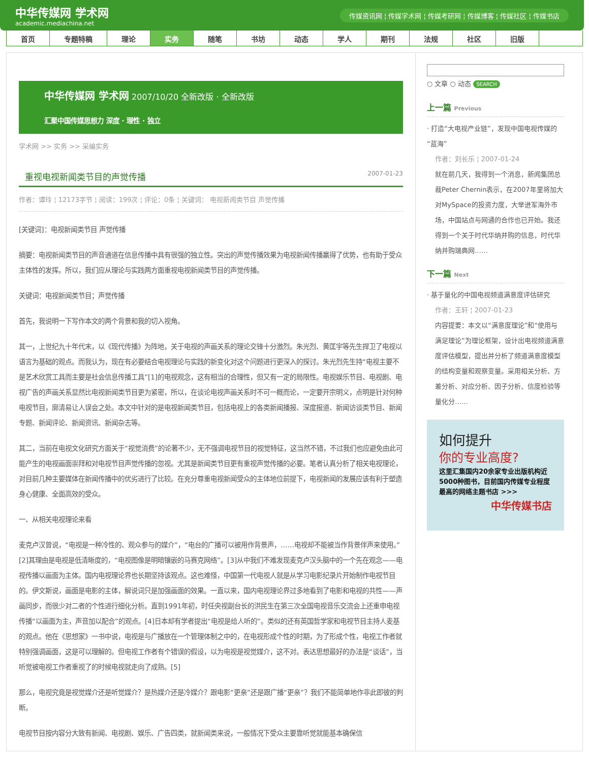中华传媒网 学术网
academic.mediachina.net
传媒资讯网 ¦ 传媒学术网 ¦ 传媒考研网 ¦ 传媒博客 ¦ 传媒社区 ¦ 传媒书店
首页 专题特稿 理论 实务 随笔 书坊 动态 学人 期刊 法规 社区 旧版
中华传媒网 学术网 2007/10/20 全新改版 · 全新改版
汇聚中国传媒思想力 深度 · 理性 · 独立
学术网 >> 实务 >> 采编实务
重视电视新闻类节目的声觉传播 2007-01-23
作者：谭玲 ¦ 12173字节 ¦ 阅读：199次 ¦ 评论：0条 ¦ 关键词： 电视新闻类节目 声觉传播
[关键词]：电视新闻类节目 声觉传播
摘要：电视新闻类节目的声音通道在信息传播中具有很强的独立性。突出的声觉传播效果为电视新闻传播赢得了优势，也有助于受众主体性的发挥。所以，我们应从理论与实践两方面重视电视新闻类节目的声觉传播。
关键词：电视新闻类节目；声觉传播
首先，我说明一下写作本文的两个背景和我的切入视角。
其一，上世纪九十年代末，以《现代传播》为阵地，关于电视的声画关系的理论交锋十分激烈。朱光烈、黄匡宇等先生捍卫了电视以语言为基础的观点。而我认为，现在有必要结合电视理论与实践的新变化对这个问题进行更深入的探讨。朱光烈先生持“电视主要不是艺术欣赏工具而主要是社会信息传播工具”[1]的电视观念，这有相当的合理性，但又有一定的局限性。电视娱乐节目、电视剧、电视广告的声画关系显然比电视新闻类节目更为紧密，所以，在谈论电视声画关系时不可一概而论，一定要开宗明义，点明是针对何种电视节目，廓清易让人误会之处。本文中针对的是电视新闻类节目，包括电视上的各类新闻播报、深度报道、新闻访谈类节目、新闻专题、新闻评论、新闻资讯、新闻杂志等。
其二，当前在电视文化研究方面关于“视觉消费”的论著不少，无不强调电视节目的视觉特征，这当然不错，不过我们也应避免由此可能产生的电视画面崇拜和对电视节目声觉传播的忽视。尤其是新闻类节目更有重视声觉传播的必要。笔者认真分析了相关电视理论，对目前几种主要媒体在新闻传播中的优劣进行了比较。在充分尊重电视新闻受众的主体地位前提下，电视新闻的发展应该有利于塑造身心健康、全面高效的受众。
一、从相关电视理论来看
麦克卢汉曾说，“电视是一种冷性的、观众参与的媒介”，“电台的广播可以被用作背景声，……电视却不能被当作背景伴声来使用。”[2]其理由是电视是低清晰度的，“电视图像是明暗镶嵌的马赛克网络”。[3]从中我们不难发现麦克卢汉头脑中的一个先在观念——电视传播以画面为主体。国内电视理论界也长期坚持该观点。这也难怪，中国第一代电视人就是从学习电影纪录片开始制作电视节目的。伊文斯说，画面是电影的主体，解说词只是加强画面的效果。一直以来，国内电视理论界过多地看到了电影和电视的共性——声画同步，而很少对二者的个性进行细化分析。直到1991年初，时任央视副台长的洪民生在第三次全国电视音乐交流会上还重申电视传播“以画面为主，声音加以配合”的观点。[4]日本却有学者提出“电视是给人听的”。类似的还有英国哲学家和电视节目主持人麦基的观点。他在《思想家》一书中说，电视是与广播放在一个管理体制之中的，在电视形成个性的时期，为了形成个性，电视工作者就特别强调画面，这是可以理解的。但电视工作者有个错误的假设，以为电视是视觉媒介，这不对。表达思想最好的办法是“谈话”，当听觉被电视工作者重视了的时候电视就走向了成熟。[5]
那么，电视究竟是视觉媒介还是听觉媒介？是热媒介还是冷媒介？跟电影“更亲”还是跟广播“更亲”？我们不能简单地作非此即彼的判断。
电视节目按内容分大致有新闻、电视剧、娱乐、广告四类，就新闻类来说，一般情况下受众主要靠听觉就能基本确保信
○ 文章 ○ 动态 SEARCH
上一篇 Previous
· 打造“大电视产业链”，发现中国电视传媒的“蓝海”
作者：刘长乐 ¦ 2007-01-24
就在前几天，我得到一个消息，新闻集团总裁Peter Chernin表示，在2007年里将加大对MySpace的投资力度，大举进军海外市场，中国站点与网通的合作也已开始。我还得到一个关于时代华纳并购的信息，时代华纳并购瑞典网……
下一篇 Next
· 基于量化的中国电视频道满意度评估研究
作者：王轩 ¦ 2007-01-23
内容提要：本文以“满意度理论”和“使用与满足理论”为理论框架，设计出电视频道满意度评估模型，提出并分析了频道满意度模型的结构变量和观察变量。采用相关分析、方差分析、对应分析、因子分析、信度检验等量化分……
如何提升
你的专业高度?
这里汇集国内20余家专业出版机构近5000种图书，目前国内传媒专业程度最高的网络主题书店 >>>
中华传媒书店